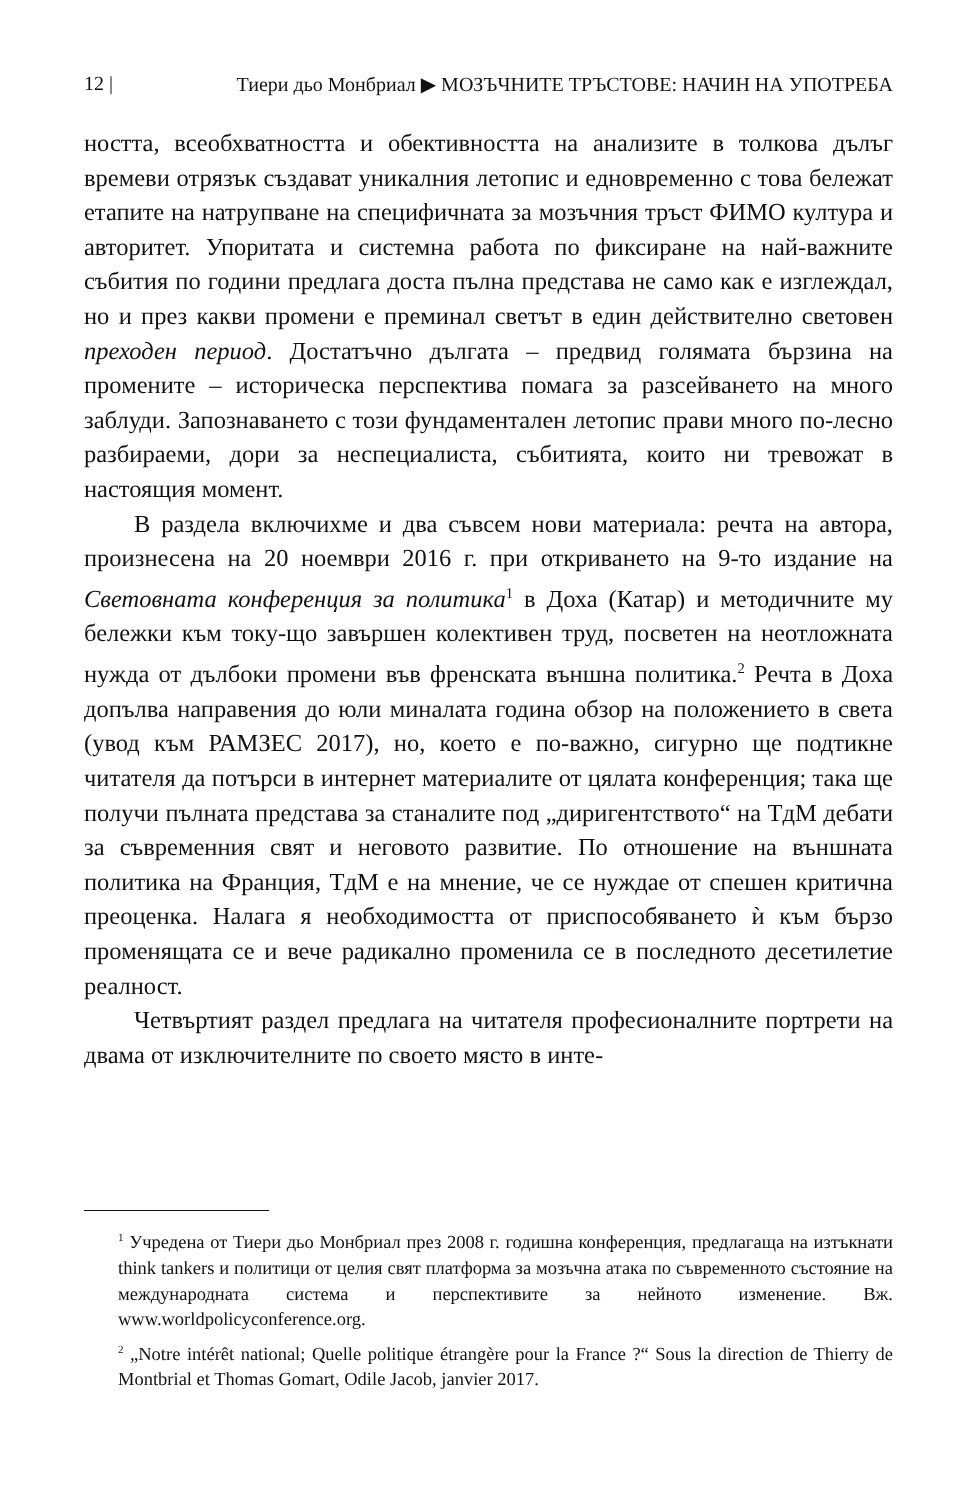12 | Тиери дьо Монбриал ▶ МОЗЪЧНИТЕ ТРЪСТОВЕ: НАЧИН НА УПОТРЕБА
ността, всеобхватността и обективността на анализите в толкова дълъг времеви отрязък създават уникалния летопис и едновременно с това бележат етапите на натрупване на специфичната за мозъчния тръст ФИМО култура и авторитет. Упоритата и систем­на работа по фиксиране на най-важните събития по години предлага доста пълна представа не само как е изглеждал, но и през какви промени е преминал светът в един действително световен преходен период. Достатъчно дългата – предвид голямата бързина на промените – историческа перспектива помага за разсейването на много заблуди. Запознаването с този фундаментален летопис прави много по-лесно разбираеми, дори за неспециалиста, съби­тията, които ни тревожат в настоящия момент.
В раздела включихме и два съвсем нови материала: речта на автора, произнесена на 20 ноември 2016 г. при откриването на 9-то издание на Световната конференция за политика<sup>1</sup> в Доха (Катар) и методичните му бележки към току-що завършен колек­тивен труд, посветен на неотложната нужда от дълбоки промени във френската външна политика.<sup>2</sup> Речта в Доха допълва направе­ния до юли миналата година обзор на положението в света (увод към РАМЗЕС 2017), но, което е по-важно, сигурно ще подтикне читателя да потърси в интернет материалите от цялата конферен­ция; така ще получи пълната представа за станалите под „дири­гентството“ на ТдМ дебати за съвременния свят и неговото раз­витие. По отношение на външната политика на Франция, ТдМ е на мнение, че се нуждае от спешен критична преоценка. Налага я необходимостта от приспособяването ѝ към бързо променящата се и вече радикално променила се в последното десетилетие ре­алност.
Четвъртият раздел предлага на читателя професионалните портрети на двама от изключителните по своето място в инте-
<sup>1</sup> Учредена от Тиери дьо Монбриал през 2008 г. годишна конференция, пред­лагаща на изтъкнати think tankers и политици от целия свят платформа за мозъчна атака по съвременното състояние на международната система и перспективите за нейното изменение. Вж. www.worldpolicyconference.org.
<sup>2</sup> „Notre intérêt national; Quelle politique étrangère pour la France ?“ Sous la direction de Thierry de Montbrial et Thomas Gomart, Odile Jacob, janvier 2017.